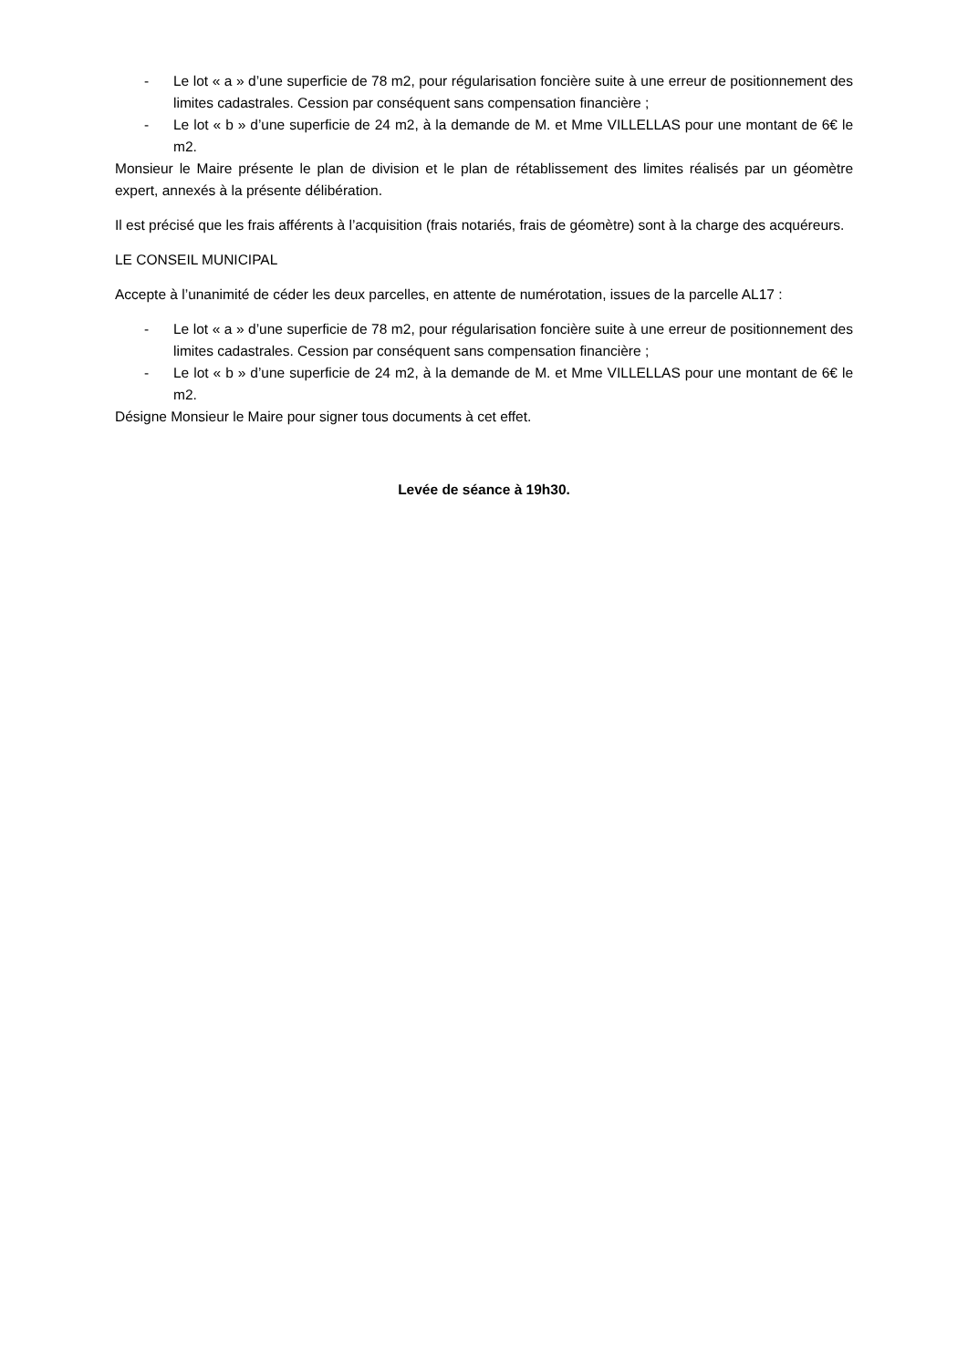- Le lot « a » d’une superficie de 78 m2, pour régularisation foncière suite à une erreur de positionnement des limites cadastrales. Cession par conséquent sans compensation financière ;
- Le lot « b » d’une superficie de 24 m2, à la demande de M. et Mme VILLELLAS pour une montant de 6€ le m2.
Monsieur le Maire présente le plan de division et le plan de rétablissement des limites réalisés par un géomètre expert, annexés à la présente délibération.
Il est précisé que les frais afférents à l’acquisition (frais notariés, frais de géomètre) sont à la charge des acquéreurs.
LE CONSEIL MUNICIPAL
Accepte à l’unanimité de céder les deux parcelles, en attente de numérotation, issues de la parcelle AL17 :
- Le lot « a » d’une superficie de 78 m2, pour régularisation foncière suite à une erreur de positionnement des limites cadastrales. Cession par conséquent sans compensation financière ;
- Le lot « b » d’une superficie de 24 m2, à la demande de M. et Mme VILLELLAS pour une montant de 6€ le m2.
Désigne Monsieur le Maire pour signer tous documents à cet effet.
Levée de séance à 19h30.